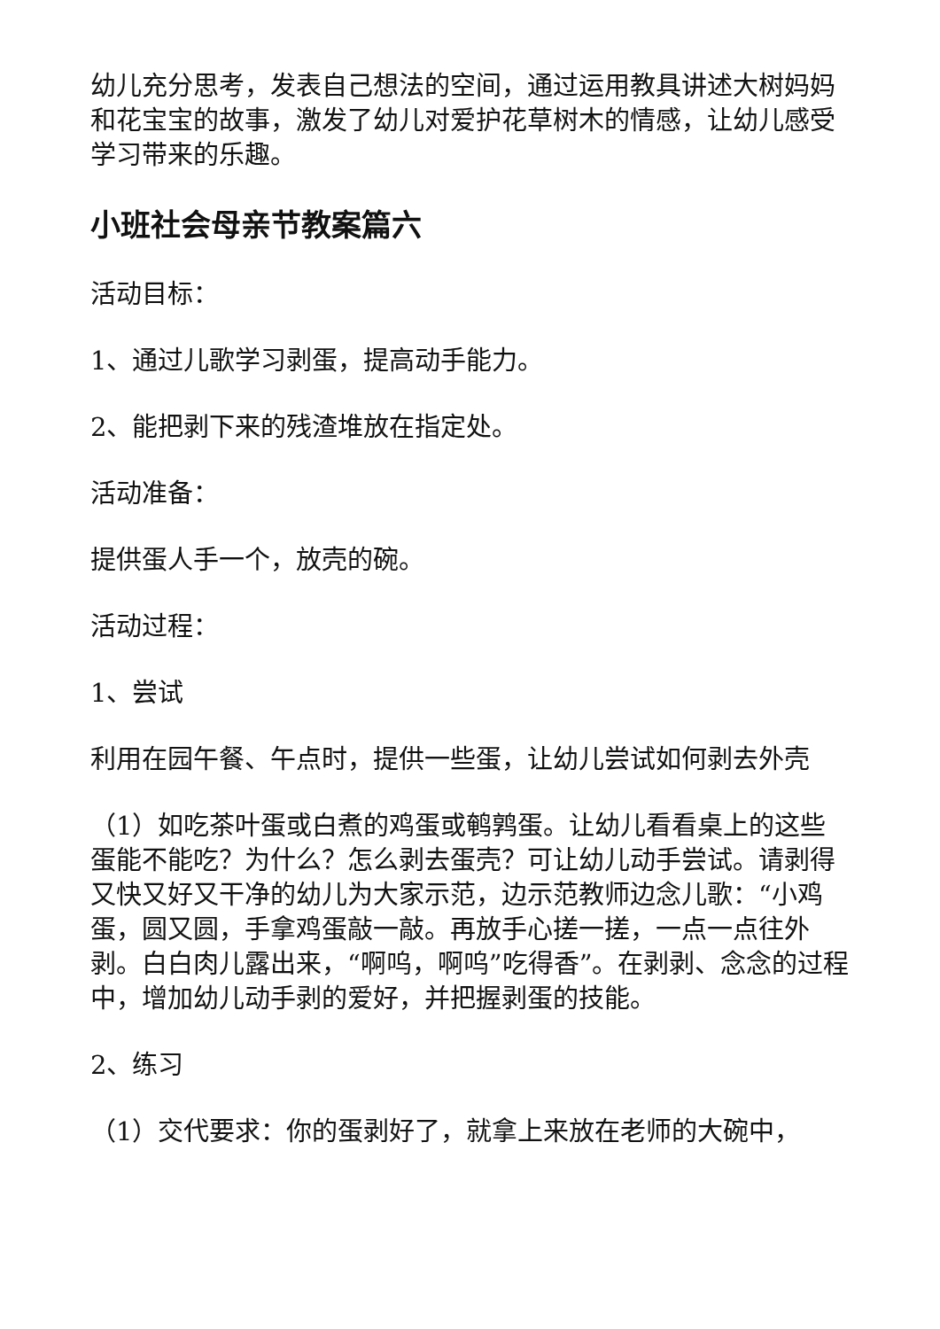幼儿充分思考，发表自己想法的空间，通过运用教具讲述大树妈妈和花宝宝的故事，激发了幼儿对爱护花草树木的情感，让幼儿感受学习带来的乐趣。
小班社会母亲节教案篇六
活动目标：
1、通过儿歌学习剥蛋，提高动手能力。
2、能把剥下来的残渣堆放在指定处。
活动准备：
提供蛋人手一个，放壳的碗。
活动过程：
1、尝试
利用在园午餐、午点时，提供一些蛋，让幼儿尝试如何剥去外壳
（1）如吃茶叶蛋或白煮的鸡蛋或鹌鹑蛋。让幼儿看看桌上的这些蛋能不能吃？为什么？怎么剥去蛋壳？可让幼儿动手尝试。请剥得又快又好又干净的幼儿为大家示范，边示范教师边念儿歌：“小鸡蛋，圆又圆，手拿鸡蛋敲一敲。再放手心搓一搓，一点一点往外剥。白白肉儿露出来，“啊呜，啊呜”吃得香”。在剥剥、念念的过程中，增加幼儿动手剥的爱好，并把握剥蛋的技能。
2、练习
（1）交代要求：你的蛋剥好了，就拿上来放在老师的大碗中，